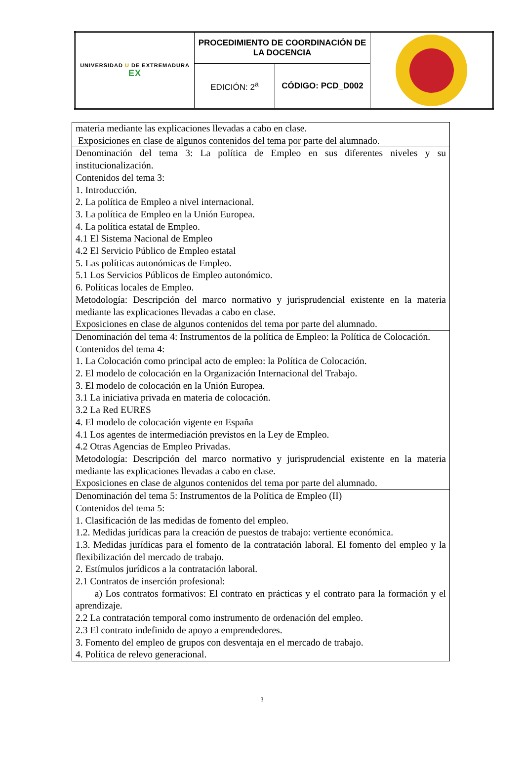| UNIVERSIDAD U DE EXTREMADURA EX | PROCEDIMIENTO DE COORDINACIÓN DE LA DOCENCIA | | |
| | EDICIÓN: 2<sup>a</sup> | CÓDIGO: PCD_D002 | |
| materia mediante las explicaciones llevadas a cabo en clase. Exposiciones en clase de algunos contenidos del tema por parte del alumnado. |
| Denominación del tema 3: La política de Empleo en sus diferentes niveles y su institucionalización. Contenidos del tema 3: 1. Introducción. 2. La política de Empleo a nivel internacional. 3. La política de Empleo en la Unión Europea. 4. La política estatal de Empleo. 4.1 El Sistema Nacional de Empleo 4.2 El Servicio Público de Empleo estatal 5. Las políticas autonómicas de Empleo. 5.1 Los Servicios Públicos de Empleo autonómico. 6. Políticas locales de Empleo. Metodología: Descripción del marco normativo y jurisprudencial existente en la materia mediante las explicaciones llevadas a cabo en clase. Exposiciones en clase de algunos contenidos del tema por parte del alumnado. |
| Denominación del tema 4: Instrumentos de la política de Empleo: la Política de Colocación. Contenidos del tema 4: 1. La Colocación como principal acto de empleo: la Política de Colocación. 2. El modelo de colocación en la Organización Internacional del Trabajo. 3. El modelo de colocación en la Unión Europea. 3.1 La iniciativa privada en materia de colocación. 3.2 La Red EURES 4. El modelo de colocación vigente en España 4.1 Los agentes de intermediación previstos en la Ley de Empleo. 4.2 Otras Agencias de Empleo Privadas. Metodología: Descripción del marco normativo y jurisprudencial existente en la materia mediante las explicaciones llevadas a cabo en clase. Exposiciones en clase de algunos contenidos del tema por parte del alumnado. |
| Denominación del tema 5: Instrumentos de la Política de Empleo (II) Contenidos del tema 5: 1. Clasificación de las medidas de fomento del empleo. 1.2. Medidas jurídicas para la creación de puestos de trabajo: vertiente económica. 1.3. Medidas jurídicas para el fomento de la contratación laboral. El fomento del empleo y la flexibilización del mercado de trabajo. 2. Estímulos jurídicos a la contratación laboral. 2.1 Contratos de inserción profesional: a) Los contratos formativos: El contrato en prácticas y el contrato para la formación y el aprendizaje. 2.2 La contratación temporal como instrumento de ordenación del empleo. 2.3 El contrato indefinido de apoyo a emprendedores. 3. Fomento del empleo de grupos con desventaja en el mercado de trabajo. 4. Política de relevo generacional. |
3